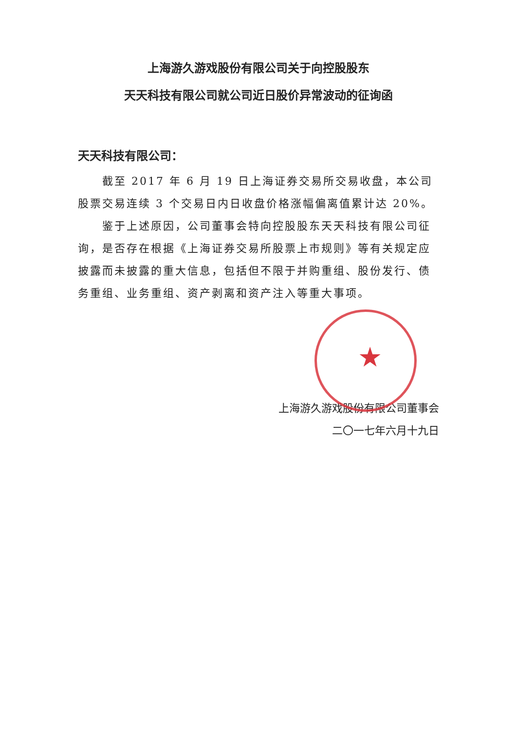上海游久游戏股份有限公司关于向控股股东
天天科技有限公司就公司近日股价异常波动的征询函
天天科技有限公司：
截至 2017 年 6 月 19 日上海证券交易所交易收盘，本公司股票交易连续 3 个交易日内日收盘价格涨幅偏离值累计达 20%。
鉴于上述原因，公司董事会特向控股股东天天科技有限公司征询，是否存在根据《上海证券交易所股票上市规则》等有关规定应披露而未披露的重大信息，包括但不限于并购重组、股份发行、债务重组、业务重组、资产剥离和资产注入等重大事项。
上海游久游戏股份有限公司董事会
二〇一七年六月十九日
★